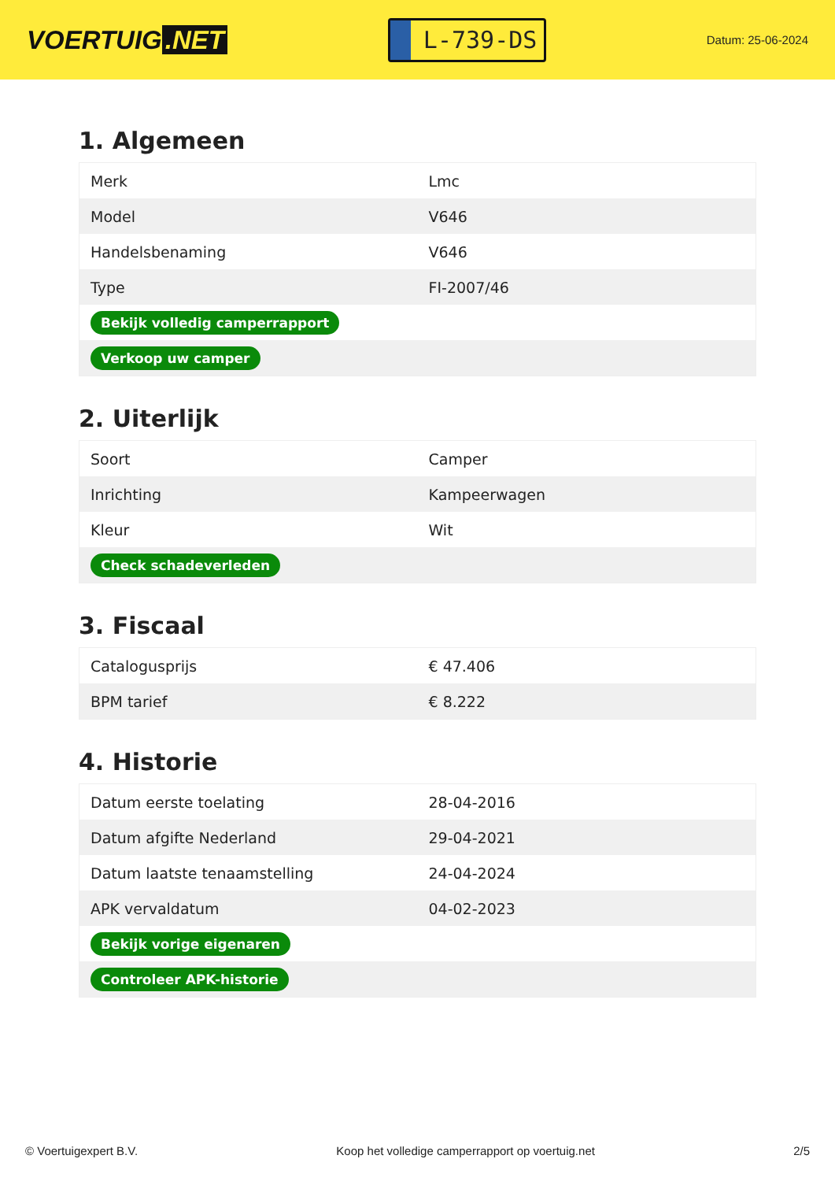VOERTUIG.NET
L-739-DS
Datum: 25-06-2024
1. Algemeen
| Merk | Lmc |
| Model | V646 |
| Handelsbenaming | V646 |
| Type | FI-2007/46 |
| Bekijk volledig camperrapport | |
| Verkoop uw camper | |
2. Uiterlijk
| Soort | Camper |
| Inrichting | Kampeerwagen |
| Kleur | Wit |
| Check schadeverleden | |
3. Fiscaal
| Catalogusprijs | € 47.406 |
| BPM tarief | € 8.222 |
4. Historie
| Datum eerste toelating | 28-04-2016 |
| Datum afgifte Nederland | 29-04-2021 |
| Datum laatste tenaamstelling | 24-04-2024 |
| APK vervaldatum | 04-02-2023 |
| Bekijk vorige eigenaren | |
| Controleer APK-historie | |
© Voertuigexpert B.V. Koop het volledige camperrapport op voertuig.net 2/5